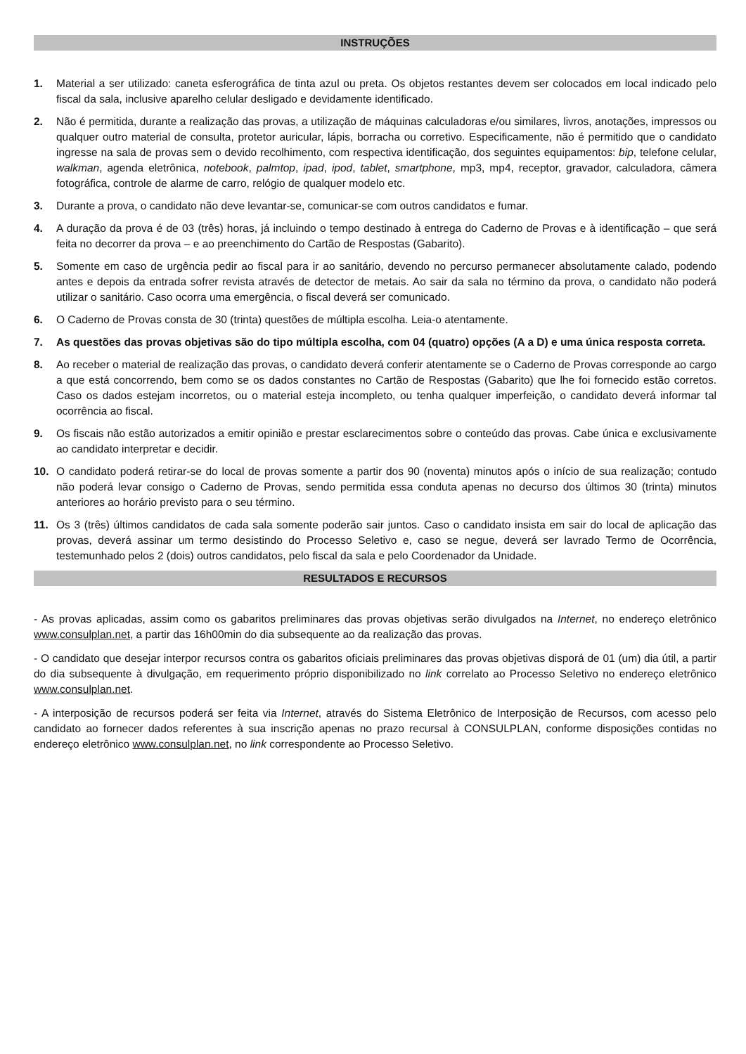INSTRUÇÕES
1. Material a ser utilizado: caneta esferográfica de tinta azul ou preta. Os objetos restantes devem ser colocados em local indicado pelo fiscal da sala, inclusive aparelho celular desligado e devidamente identificado.
2. Não é permitida, durante a realização das provas, a utilização de máquinas calculadoras e/ou similares, livros, anotações, impressos ou qualquer outro material de consulta, protetor auricular, lápis, borracha ou corretivo. Especificamente, não é permitido que o candidato ingresse na sala de provas sem o devido recolhimento, com respectiva identificação, dos seguintes equipamentos: bip, telefone celular, walkman, agenda eletrônica, notebook, palmtop, ipad, ipod, tablet, smartphone, mp3, mp4, receptor, gravador, calculadora, câmera fotográfica, controle de alarme de carro, relógio de qualquer modelo etc.
3. Durante a prova, o candidato não deve levantar-se, comunicar-se com outros candidatos e fumar.
4. A duração da prova é de 03 (três) horas, já incluindo o tempo destinado à entrega do Caderno de Provas e à identificação – que será feita no decorrer da prova – e ao preenchimento do Cartão de Respostas (Gabarito).
5. Somente em caso de urgência pedir ao fiscal para ir ao sanitário, devendo no percurso permanecer absolutamente calado, podendo antes e depois da entrada sofrer revista através de detector de metais. Ao sair da sala no término da prova, o candidato não poderá utilizar o sanitário. Caso ocorra uma emergência, o fiscal deverá ser comunicado.
6. O Caderno de Provas consta de 30 (trinta) questões de múltipla escolha. Leia-o atentamente.
7. As questões das provas objetivas são do tipo múltipla escolha, com 04 (quatro) opções (A a D) e uma única resposta correta.
8. Ao receber o material de realização das provas, o candidato deverá conferir atentamente se o Caderno de Provas corresponde ao cargo a que está concorrendo, bem como se os dados constantes no Cartão de Respostas (Gabarito) que lhe foi fornecido estão corretos. Caso os dados estejam incorretos, ou o material esteja incompleto, ou tenha qualquer imperfeição, o candidato deverá informar tal ocorrência ao fiscal.
9. Os fiscais não estão autorizados a emitir opinião e prestar esclarecimentos sobre o conteúdo das provas. Cabe única e exclusivamente ao candidato interpretar e decidir.
10. O candidato poderá retirar-se do local de provas somente a partir dos 90 (noventa) minutos após o início de sua realização; contudo não poderá levar consigo o Caderno de Provas, sendo permitida essa conduta apenas no decurso dos últimos 30 (trinta) minutos anteriores ao horário previsto para o seu término.
11. Os 3 (três) últimos candidatos de cada sala somente poderão sair juntos. Caso o candidato insista em sair do local de aplicação das provas, deverá assinar um termo desistindo do Processo Seletivo e, caso se negue, deverá ser lavrado Termo de Ocorrência, testemunhado pelos 2 (dois) outros candidatos, pelo fiscal da sala e pelo Coordenador da Unidade.
RESULTADOS E RECURSOS
- As provas aplicadas, assim como os gabaritos preliminares das provas objetivas serão divulgados na Internet, no endereço eletrônico www.consulplan.net, a partir das 16h00min do dia subsequente ao da realização das provas.
- O candidato que desejar interpor recursos contra os gabaritos oficiais preliminares das provas objetivas disporá de 01 (um) dia útil, a partir do dia subsequente à divulgação, em requerimento próprio disponibilizado no link correlato ao Processo Seletivo no endereço eletrônico www.consulplan.net.
- A interposição de recursos poderá ser feita via Internet, através do Sistema Eletrônico de Interposição de Recursos, com acesso pelo candidato ao fornecer dados referentes à sua inscrição apenas no prazo recursal à CONSULPLAN, conforme disposições contidas no endereço eletrônico www.consulplan.net, no link correspondente ao Processo Seletivo.